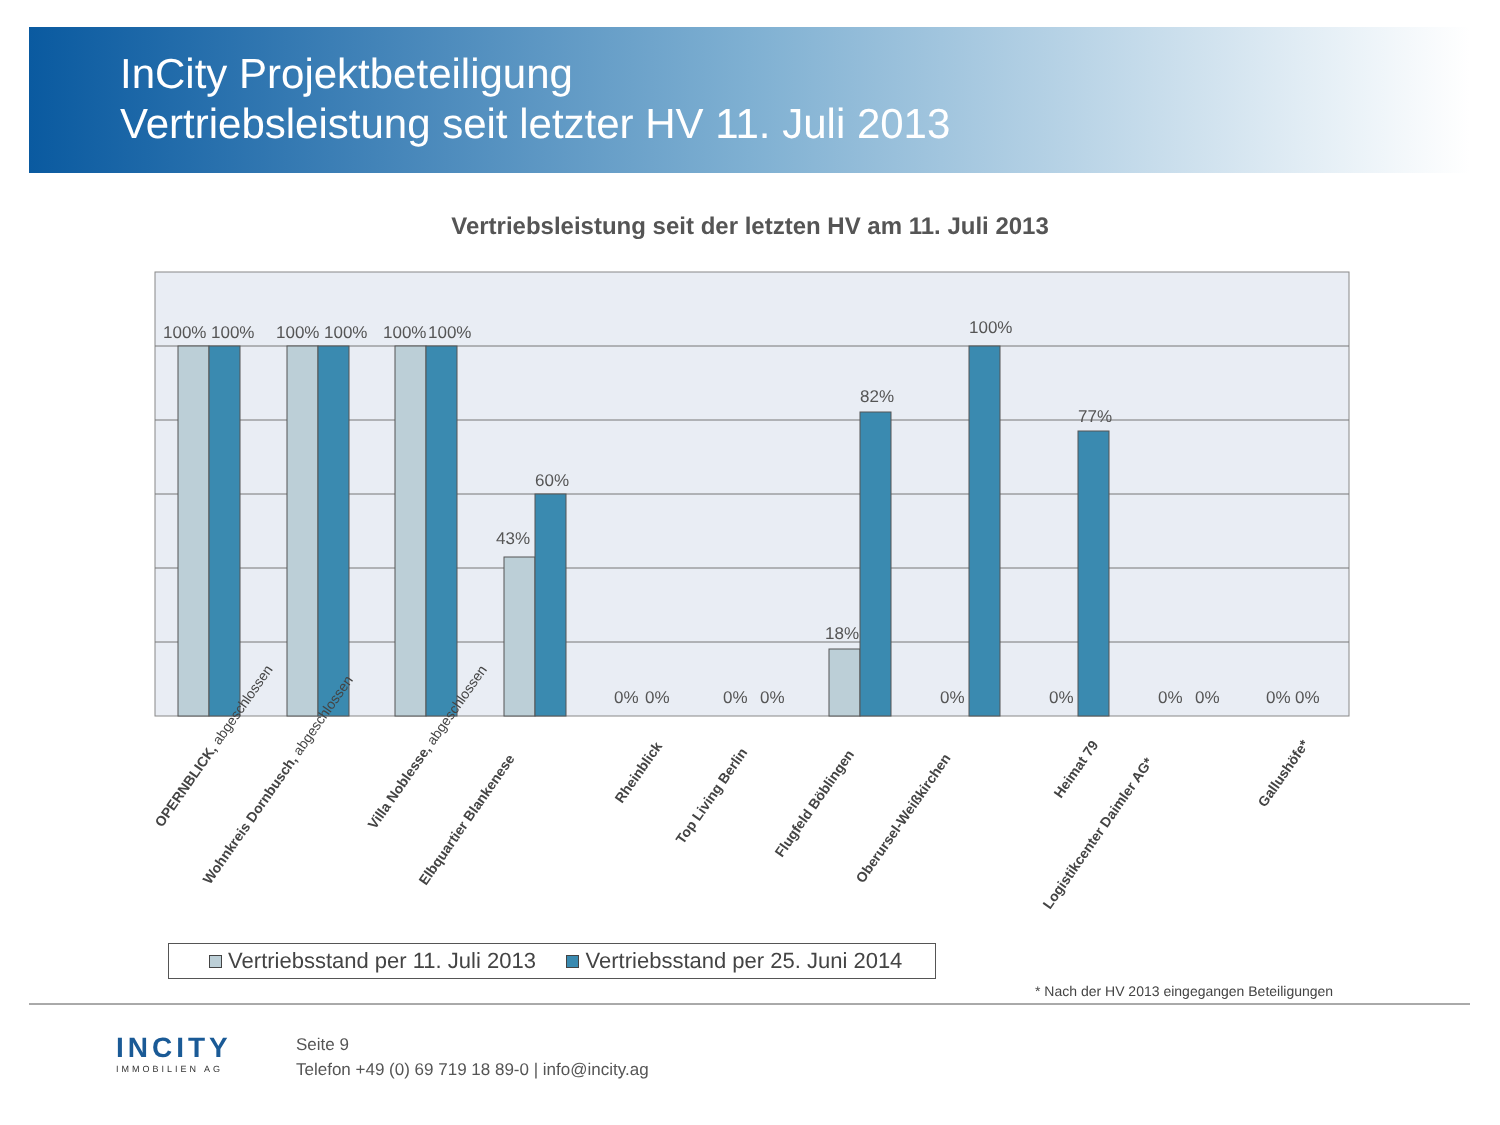InCity Projektbeteiligung
Vertriebsleistung seit letzter HV 11. Juli 2013
Vertriebsleistung seit der letzten HV am 11. Juli 2013
100%
100%
100%
100%
100%
100%
43%
60%
0%
0%
0%
0%
18%
82%
0%
100%
0%
77%
0%
0%
0%
0%
OPERNBLICK, abgeschlossen
Wohnkreis Dornbusch, abgeschlossen
Villa Noblesse, abgeschlossen
Elbquartier Blankenese
Rheinblick
Top Living Berlin
Flugfeld Böblingen
Oberursel-Weißkirchen
Heimat 79
Logistikcenter Daimler AG*
Gallushöfe*
Vertriebsstand per 11. Juli 2013 Vertriebsstand per 25. Juni 2014
* Nach der HV 2013 eingegangen Beteiligungen
INCITY
IMMOBILIEN AG
Seite 9
Telefon +49 (0) 69 719 18 89-0 | info@incity.ag